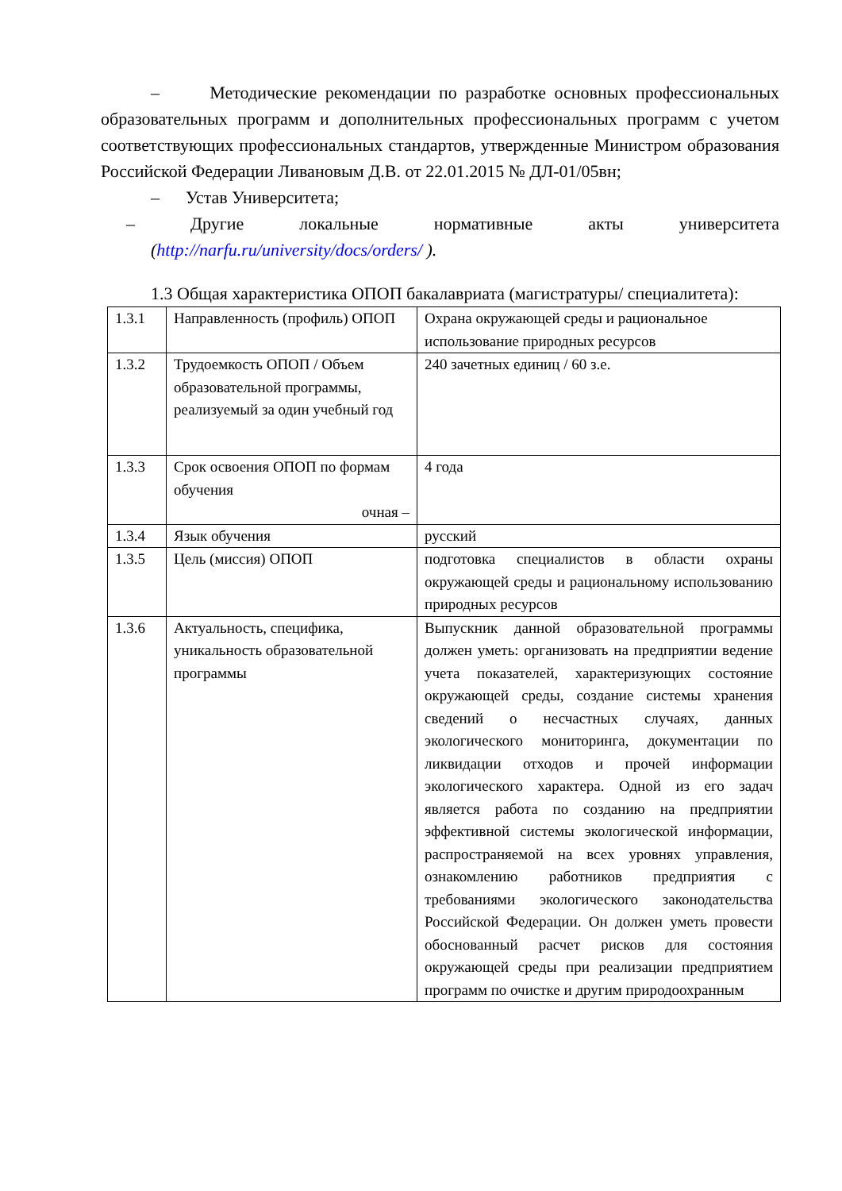– Методические рекомендации по разработке основных профессиональных образовательных программ и дополнительных профессиональных программ с учетом соответствующих профессиональных стандартов, утвержденные Министром образования Российской Федерации Ливановым Д.В. от 22.01.2015 № ДЛ-01/05вн;
– Устав Университета;
– Другие локальные нормативные акты университета (http://narfu.ru/university/docs/orders/ ).
1.3 Общая характеристика ОПОП бакалавриата (магистратуры/ специалитета):
| 1.3.1 | Направленность (профиль) ОПОП | Охрана окружающей среды и рациональное использование природных ресурсов |
| 1.3.2 | Трудоемкость ОПОП / Объем образовательной программы, реализуемый за один учебный год | 240 зачетных единиц / 60 з.е. |
| 1.3.3 | Срок освоения ОПОП по формам обучения очная – | 4 года |
| 1.3.4 | Язык обучения | русский |
| 1.3.5 | Цель (миссия) ОПОП | подготовка специалистов в области охраны окружающей среды и рациональному использованию природных ресурсов |
| 1.3.6 | Актуальность, специфика, уникальность образовательной программы | Выпускник данной образовательной программы должен уметь: организовать на предприятии ведение учета показателей, характеризующих состояние окружающей среды, создание системы хранения сведений о несчастных случаях, данных экологического мониторинга, документации по ликвидации отходов и прочей информации экологического характера. Одной из его задач является работа по созданию на предприятии эффективной системы экологической информации, распространяемой на всех уровнях управления, ознакомлению работников предприятия с требованиями экологического законодательства Российской Федерации. Он должен уметь провести обоснованный расчет рисков для состояния окружающей среды при реализации предприятием программ по очистке и другим природоохранным |